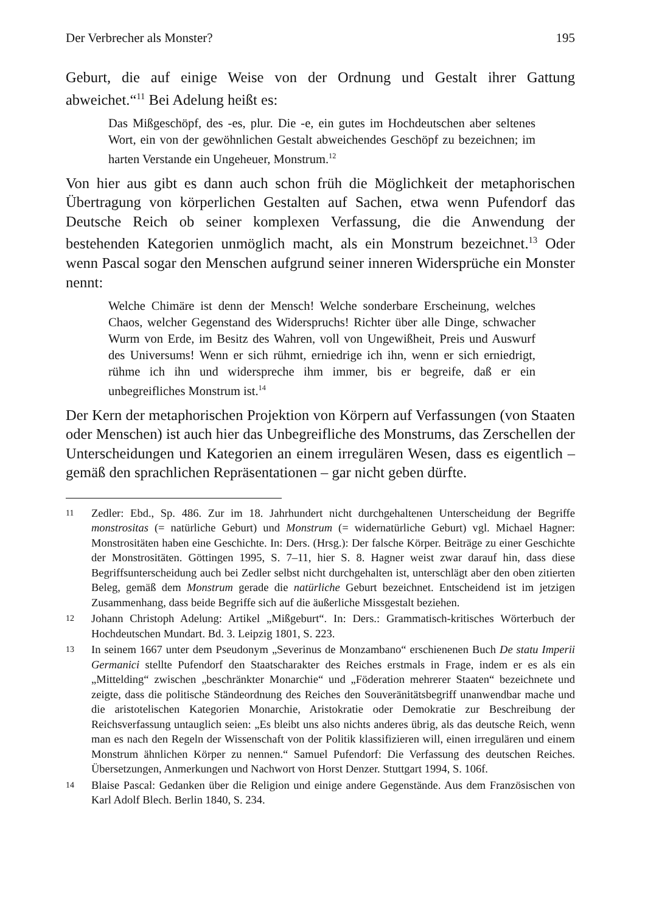Der Verbrecher als Monster? 195
Geburt, die auf einige Weise von der Ordnung und Gestalt ihrer Gattung abweichet.“<sup>11</sup> Bei Adelung heißt es:
Das Mißgeschöpf, des -es, plur. Die -e, ein gutes im Hochdeutschen aber seltenes Wort, ein von der gewöhnlichen Gestalt abweichendes Geschöpf zu bezeichnen; im harten Verstande ein Ungeheuer, Monstrum.<sup>12</sup>
Von hier aus gibt es dann auch schon früh die Möglichkeit der metaphorischen Übertragung von körperlichen Gestalten auf Sachen, etwa wenn Pufendorf das Deutsche Reich ob seiner komplexen Verfassung, die die Anwendung der bestehenden Kategorien unmöglich macht, als ein Monstrum bezeichnet.<sup>13</sup> Oder wenn Pascal sogar den Menschen aufgrund seiner inneren Widersprüche ein Monster nennt:
Welche Chimäre ist denn der Mensch! Welche sonderbare Erscheinung, welches Chaos, welcher Gegenstand des Widerspruchs! Richter über alle Dinge, schwacher Wurm von Erde, im Besitz des Wahren, voll von Ungewißheit, Preis und Auswurf des Universums! Wenn er sich rühmt, erniedrige ich ihn, wenn er sich erniedrigt, rühme ich ihn und widerspreche ihm immer, bis er begreife, daß er ein unbegreifliches Monstrum ist.<sup>14</sup>
Der Kern der metaphorischen Projektion von Körpern auf Verfassungen (von Staaten oder Menschen) ist auch hier das Unbegreifliche des Monstrums, das Zerschellen der Unterscheidungen und Kategorien an einem irregulären Wesen, dass es eigentlich – gemäß den sprachlichen Repräsentationen – gar nicht geben dürfte.
11 Zedler: Ebd., Sp. 486. Zur im 18. Jahrhundert nicht durchgehaltenen Unterscheidung der Begriffe monstrositas (= natürliche Geburt) und Monstrum (= widernatürliche Geburt) vgl. Michael Hagner: Monstrositäten haben eine Geschichte. In: Ders. (Hrsg.): Der falsche Körper. Beiträge zu einer Geschichte der Monstrositäten. Göttingen 1995, S. 7–11, hier S. 8. Hagner weist zwar darauf hin, dass diese Begriffsunterscheidung auch bei Zedler selbst nicht durchgehalten ist, unterschlägt aber den oben zitierten Beleg, gemäß dem Monstrum gerade die natürliche Geburt bezeichnet. Entscheidend ist im jetzigen Zusammenhang, dass beide Begriffe sich auf die äußerliche Missgestalt beziehen.
12 Johann Christoph Adelung: Artikel „Mißgeburt“. In: Ders.: Grammatisch-kritisches Wörterbuch der Hochdeutschen Mundart. Bd. 3. Leipzig 1801, S. 223.
13 In seinem 1667 unter dem Pseudonym „Severinus de Monzambano“ erschienenen Buch De statu Imperii Germanici stellte Pufendorf den Staatscharakter des Reiches erstmals in Frage, indem er es als ein „Mittelding“ zwischen „beschränkter Monarchie“ und „Föderation mehrerer Staaten“ bezeichnete und zeigte, dass die politische Ständeordnung des Reiches den Souveränitätsbegriff unanwendbar mache und die aristotelischen Kategorien Monarchie, Aristokratie oder Demokratie zur Beschreibung der Reichsverfassung untauglich seien: „Es bleibt uns also nichts anderes übrig, als das deutsche Reich, wenn man es nach den Regeln der Wissenschaft von der Politik klassifizieren will, einen irregulären und einem Monstrum ähnlichen Körper zu nennen.“ Samuel Pufendorf: Die Verfassung des deutschen Reiches. Übersetzungen, Anmerkungen und Nachwort von Horst Denzer. Stuttgart 1994, S. 106f.
14 Blaise Pascal: Gedanken über die Religion und einige andere Gegenstände. Aus dem Französischen von Karl Adolf Blech. Berlin 1840, S. 234.